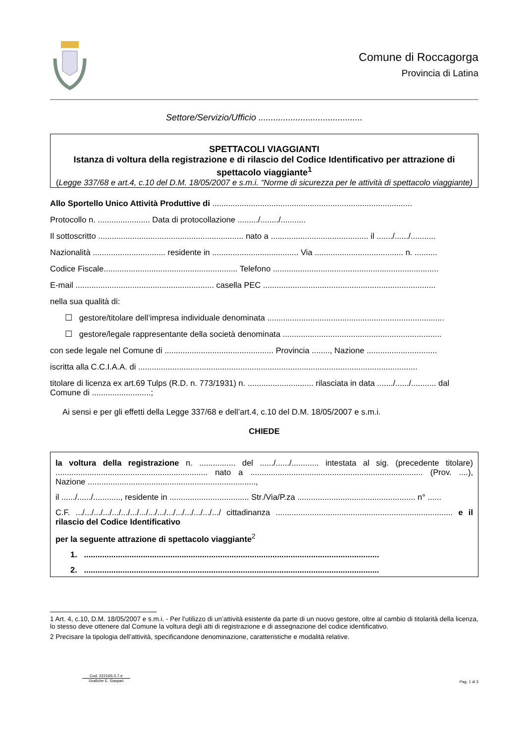Comune di Roccagorga
Provincia di Latina
Settore/Servizio/Ufficio ..........................................
SPETTACOLI VIAGGIANTI
Istanza di voltura della registrazione e di rilascio del Codice Identificativo per attrazione di spettacolo viaggiante<sup>1</sup>
(Legge 337/68 e art.4, c.10 del D.M. 18/05/2007 e s.m.i. “Norme di sicurezza per le attività di spettacolo viaggiante)
Allo Sportello Unico Attività Produttive di ........................................................................................
Protocollo n. ....................... Data di protocollazione ........./......../...........
Il sottoscritto ................................................................ nato a ........................................... il ......./....../...........
Nazionalità ................................ residente in ...................................... Via ....................................... n. ..........
Codice Fiscale........................................................... Telefono .........................................................................
E-mail ............................................................. casella PEC ............................................................................
nella sua qualità di:
☐ gestore/titolare dell’impresa individuale denominata ..............................................................................
☐ gestore/legale rappresentante della società denominata ......................................................................
con sede legale nel Comune di ................................................ Provincia ........, Nazione ...............................
iscritta alla C.C.I.A.A. di ...........................................................................................................................
titolare di licenza ex art.69 Tulps (R.D. n. 773/1931) n. ............................. rilasciata in data ......./....../........... dal Comune di ..........................;
Ai sensi e per gli effetti della Legge 337/68 e dell’art.4, c.10 del D.M. 18/05/2007 e s.m.i.
CHIEDE
la voltura della registrazione n. ................ del ....../....../............ intestata al sig. (precedente titolare) ................................................................... nato a ............................................................................ (Prov. ....), Nazione ..........................................................................,
il ....../....../............, residente in ................................... Str./Via/P.za .................................................... n° ......
C.F. .../.../.../.../.../.../.../.../.../.../.../.../.../.../.../.../ cittadinanza .............................................................................. e il rilascio del Codice Identificativo
per la seguente attrazione di spettacolo viaggiante<sup>2</sup>
1. ..................................................................................................................................
2. ..................................................................................................................................
1 Art. 4, c.10, D.M. 18/05/2007 e s.m.i. - Per l'utilizzo di un’attività esistente da parte di un nuovo gestore, oltre al cambio di titolarità della licenza, lo stesso deve ottenere dal Comune la voltura degli atti di registrazione e di assegnazione del codice identificativo.
2 Precisare la tipologia dell’attività, specificandone denominazione, caratteristiche e modalità relative.
Cod. 22216S.5.7.e
Grafiche E. Gaspari
Pag. 1 di 3